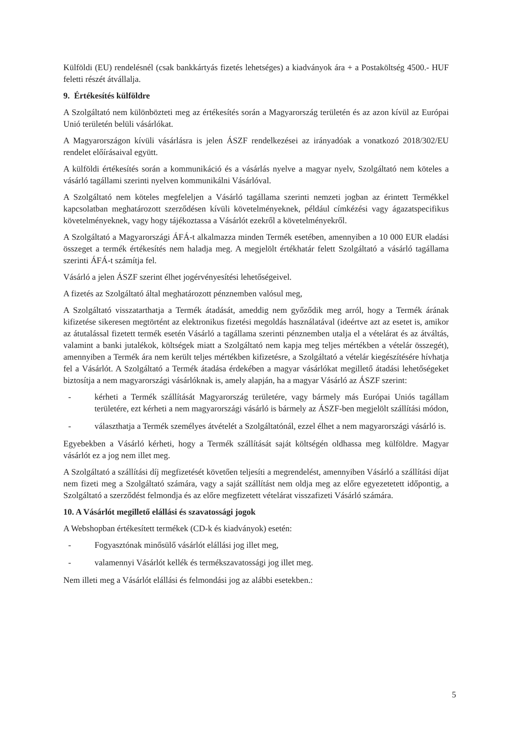Külföldi (EU) rendelésnél (csak bankkártyás fizetés lehetséges) a kiadványok ára + a Postaköltség 4500.- HUF feletti részét átvállalja.
9. Értékesítés külföldre
A Szolgáltató nem különbözteti meg az értékesítés során a Magyarország területén és az azon kívül az Európai Unió területén belüli vásárlókat.
A Magyarországon kívüli vásárlásra is jelen ÁSZF rendelkezései az irányadóak a vonatkozó 2018/302/EU rendelet előírásaival együtt.
A külföldi értékesítés során a kommunikáció és a vásárlás nyelve a magyar nyelv, Szolgáltató nem köteles a vásárló tagállami szerinti nyelven kommunikálni Vásárlóval.
A Szolgáltató nem köteles megfeleljen a Vásárló tagállama szerinti nemzeti jogban az érintett Termékkel kapcsolatban meghatározott szerződésen kívüli követelményeknek, például címkézési vagy ágazatspecifikus követelményeknek, vagy hogy tájékoztassa a Vásárlót ezekről a követelményekről.
A Szolgáltató a Magyarországi ÁFÁ-t alkalmazza minden Termék esetében, amennyiben a 10 000 EUR eladási összeget a termék értékesítés nem haladja meg. A megjelölt értékhatár felett Szolgáltató a vásárló tagállama szerinti ÁFÁ-t számítja fel.
Vásárló a jelen ÁSZF szerint élhet jogérvényesítési lehetőségeivel.
A fizetés az Szolgáltató által meghatározott pénznemben valósul meg,
A Szolgáltató visszatarthatja a Termék átadását, ameddig nem győződik meg arról, hogy a Termék árának kifizetése sikeresen megtörtént az elektronikus fizetési megoldás használatával (ideértve azt az esetet is, amikor az átutalással fizetett termék esetén Vásárló a tagállama szerinti pénznemben utalja el a vételárat és az átváltás, valamint a banki jutalékok, költségek miatt a Szolgáltató nem kapja meg teljes mértékben a vételár összegét), amennyiben a Termék ára nem került teljes mértékben kifizetésre, a Szolgáltató a vételár kiegészítésére hívhatja fel a Vásárlót. A Szolgáltató a Termék átadása érdekében a magyar vásárlókat megillető átadási lehetőségeket biztosítja a nem magyarországi vásárlóknak is, amely alapján, ha a magyar Vásárló az ÁSZF szerint:
- kérheti a Termék szállítását Magyarország területére, vagy bármely más Európai Uniós tagállam területére, ezt kérheti a nem magyarországi vásárló is bármely az ÁSZF-ben megjelölt szállítási módon,
- választhatja a Termék személyes átvételét a Szolgáltatónál, ezzel élhet a nem magyarországi vásárló is.
Egyebekben a Vásárló kérheti, hogy a Termék szállítását saját költségén oldhassa meg külföldre. Magyar vásárlót ez a jog nem illet meg.
A Szolgáltató a szállítási díj megfizetését követően teljesíti a megrendelést, amennyiben Vásárló a szállítási díjat nem fizeti meg a Szolgáltató számára, vagy a saját szállítást nem oldja meg az előre egyezetetett időpontig, a Szolgáltató a szerződést felmondja és az előre megfizetett vételárat visszafizeti Vásárló számára.
10. A Vásárlót megillető elállási és szavatossági jogok
A Webshopban értékesített termékek (CD-k és kiadványok) esetén:
- Fogyasztónak minősülő vásárlót elállási jog illet meg,
- valamennyi Vásárlót kellék és termékszavatossági jog illet meg.
Nem illeti meg a Vásárlót elállási és felmondási jog az alábbi esetekben.:
5